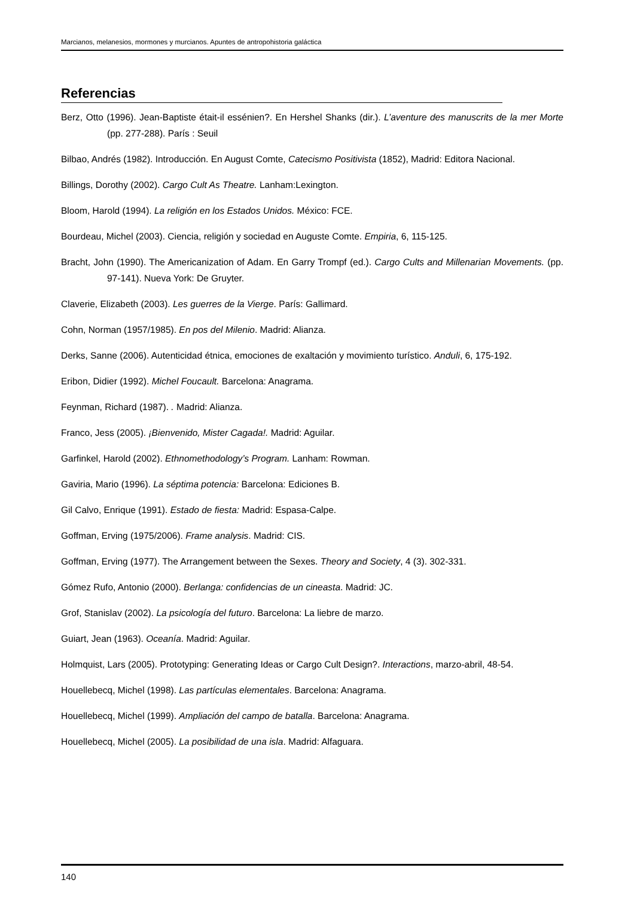Marcianos, melanesios, mormones y murcianos. Apuntes de antropohistoria galáctica
Referencias
Berz, Otto (1996). Jean-Baptiste était-il essénien?. En Hershel Shanks (dir.). L’aventure des manuscrits de la mer Morte (pp. 277-288). París : Seuil
Bilbao, Andrés (1982). Introducción. En August Comte, Catecismo Positivista (1852), Madrid: Editora Nacional.
Billings, Dorothy (2002). Cargo Cult As Theatre. Lanham:Lexington.
Bloom, Harold (1994). La religión en los Estados Unidos. México: FCE.
Bourdeau, Michel (2003). Ciencia, religión y sociedad en Auguste Comte. Empiria, 6, 115-125.
Bracht, John (1990). The Americanization of Adam. En Garry Trompf (ed.). Cargo Cults and Millenarian Movements. (pp. 97-141). Nueva York: De Gruyter.
Claverie, Elizabeth (2003). Les guerres de la Vierge. París: Gallimard.
Cohn, Norman (1957/1985). En pos del Milenio. Madrid: Alianza.
Derks, Sanne (2006). Autenticidad étnica, emociones de exaltación y movimiento turístico. Anduli, 6, 175-192.
Eribon, Didier (1992). Michel Foucault. Barcelona: Anagrama.
Feynman, Richard (1987). . Madrid: Alianza.
Franco, Jess (2005). ¡Bienvenido, Mister Cagada!. Madrid: Aguilar.
Garfinkel, Harold (2002). Ethnomethodology’s Program. Lanham: Rowman.
Gaviria, Mario (1996). La séptima potencia: Barcelona: Ediciones B.
Gil Calvo, Enrique (1991). Estado de fiesta: Madrid: Espasa-Calpe.
Goffman, Erving (1975/2006). Frame analysis. Madrid: CIS.
Goffman, Erving (1977). The Arrangement between the Sexes. Theory and Society, 4 (3). 302-331.
Gómez Rufo, Antonio (2000). Berlanga: confidencias de un cineasta. Madrid: JC.
Grof, Stanislav (2002). La psicología del futuro. Barcelona: La liebre de marzo.
Guiart, Jean (1963). Oceanía. Madrid: Aguilar.
Holmquist, Lars (2005). Prototyping: Generating Ideas or Cargo Cult Design?. Interactions, marzo-abril, 48-54.
Houellebecq, Michel (1998). Las partículas elementales. Barcelona: Anagrama.
Houellebecq, Michel (1999). Ampliación del campo de batalla. Barcelona: Anagrama.
Houellebecq, Michel (2005). La posibilidad de una isla. Madrid: Alfaguara.
140